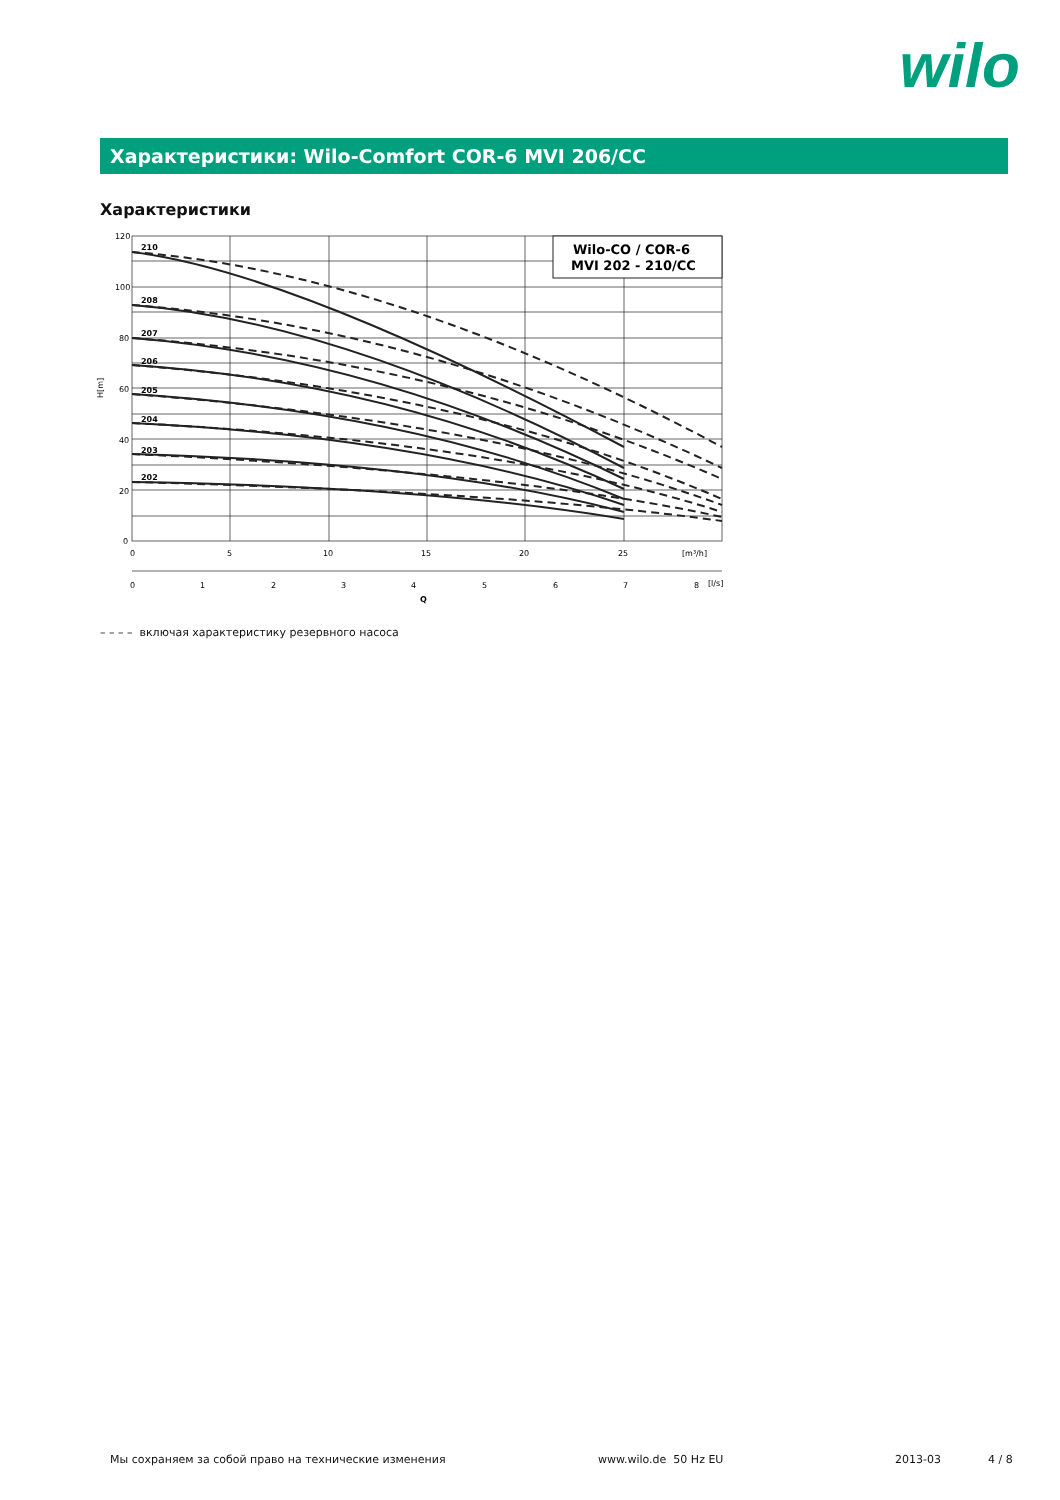wilo
Характеристики: Wilo-Comfort COR-6 MVI 206/CC
Характеристики
Wilo-CO / COR-6
MVI 202 - 210/CC
210
208
207
206
205
204
203
202
120
100
80
60
40
20
0
H[m]
0
5
10
15
20
25
[m³/h]
0
1
2
3
4
5
6
7
8
[l/s]
Q
– – – – включая характеристику резервного насоса
Мы сохраняем за собой право на технические изменения
www.wilo.de 50 Hz EU 2013-03 4 / 8